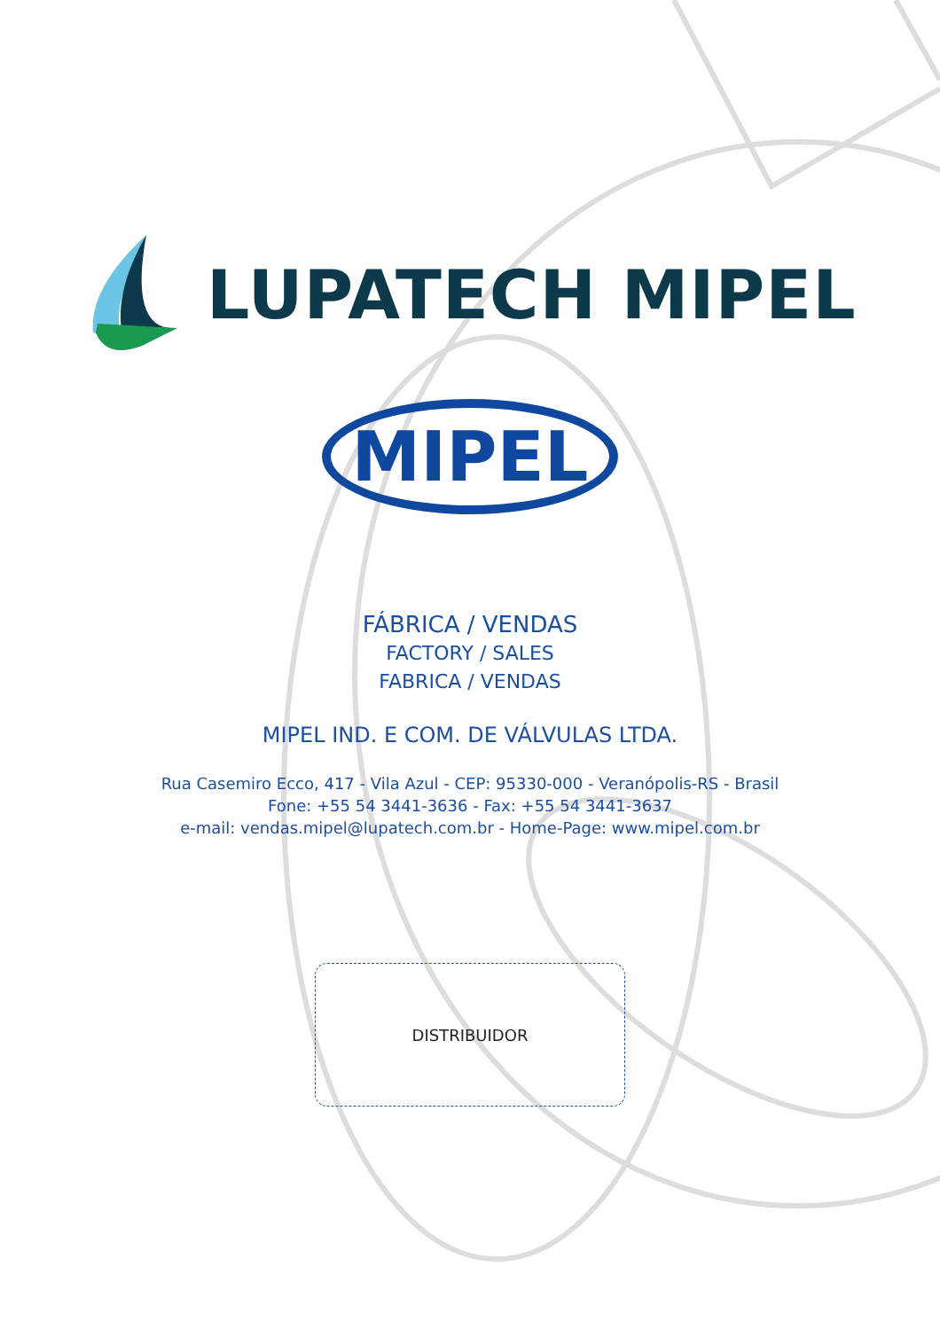LUPATECH MIPEL
MIPEL
FÁBRICA / VENDAS
FACTORY / SALES
FABRICA / VENDAS
MIPEL IND. E COM. DE VÁLVULAS LTDA.
Rua Casemiro Ecco, 417 - Vila Azul - CEP: 95330-000 - Veranópolis-RS - Brasil
Fone: +55 54 3441-3636 - Fax: +55 54 3441-3637
e-mail: vendas.mipel@lupatech.com.br - Home-Page: www.mipel.com.br
DISTRIBUIDOR